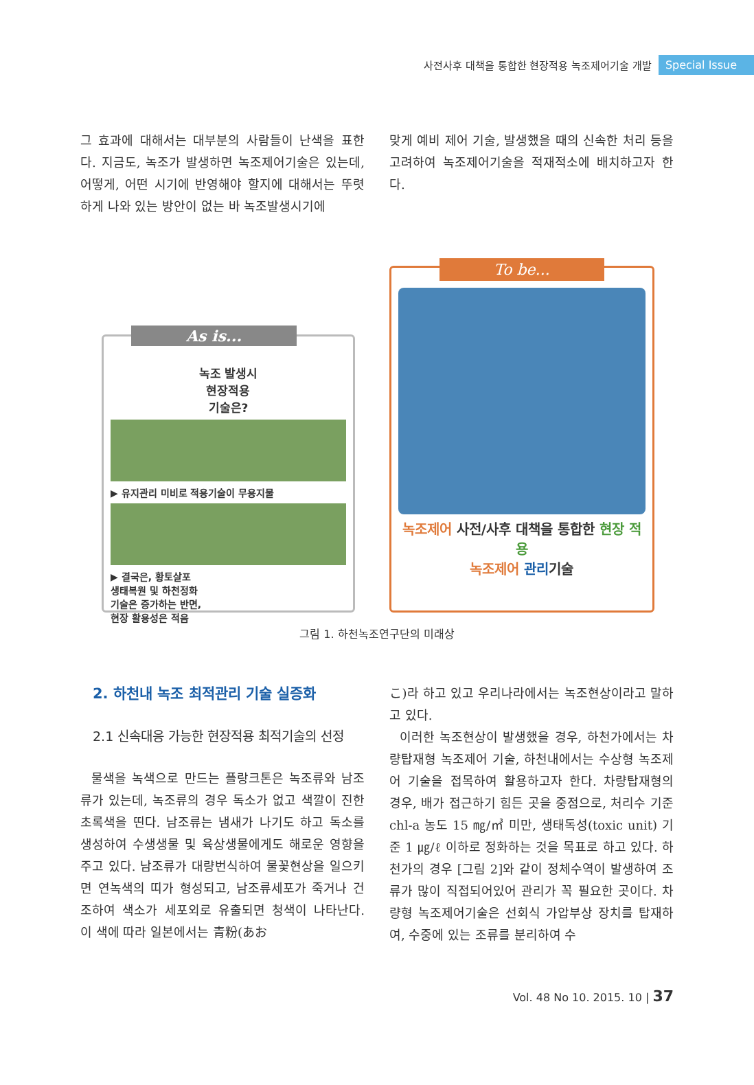사전사후 대책을 통합한 현장적용 녹조제어기술 개발 Special Issue
그 효과에 대해서는 대부분의 사람들이 난색을 표한다. 지금도, 녹조가 발생하면 녹조제어기술은 있는데, 어떻게, 어떤 시기에 반영해야 할지에 대해서는 뚜렷하게 나와 있는 방안이 없는 바 녹조발생시기에
맞게 예비 제어 기술, 발생했을 때의 신속한 처리 등을 고려하여 녹조제어기술을 적재적소에 배치하고자 한다.
As is...
녹조 발생시
현장적용
기술은?
▶ 유지관리 미비로 적용기술이 무용지물
▶ 결국은, 황토살포
생태복원 및 하천정화
기술은 증가하는 반면,
현장 활용성은 적음
To be...
녹조제어 사전/사후 대책을 통합한 현장 적용
녹조제어 관리기술
그림 1. 하천녹조연구단의 미래상
2. 하천내 녹조 최적관리 기술 실증화
2.1 신속대응 가능한 현장적용 최적기술의 선정
물색을 녹색으로 만드는 플랑크톤은 녹조류와 남조류가 있는데, 녹조류의 경우 독소가 없고 색깔이 진한 초록색을 띤다. 남조류는 냄새가 나기도 하고 독소를 생성하여 수생생물 및 육상생물에게도 해로운 영향을 주고 있다. 남조류가 대량번식하여 물꽃현상을 일으키면 연녹색의 띠가 형성되고, 남조류세포가 죽거나 건조하여 색소가 세포외로 유출되면 청색이 나타난다. 이 색에 따라 일본에서는 青粉(あお
こ)라 하고 있고 우리나라에서는 녹조현상이라고 말하고 있다.
이러한 녹조현상이 발생했을 경우, 하천가에서는 차량탑재형 녹조제어 기술, 하천내에서는 수상형 녹조제어 기술을 접목하여 활용하고자 한다. 차량탑재형의 경우, 배가 접근하기 힘든 곳을 중점으로, 처리수 기준 chl-a 농도 15 ㎎/㎥ 미만, 생태독성(toxic unit) 기준 1 ㎍/ℓ 이하로 정화하는 것을 목표로 하고 있다. 하천가의 경우 [그림 2]와 같이 정체수역이 발생하여 조류가 많이 직접되어있어 관리가 꼭 필요한 곳이다. 차량형 녹조제어기술은 선회식 가압부상 장치를 탑재하여, 수중에 있는 조류를 분리하여 수
Vol. 48 No 10. 2015. 10 | 37